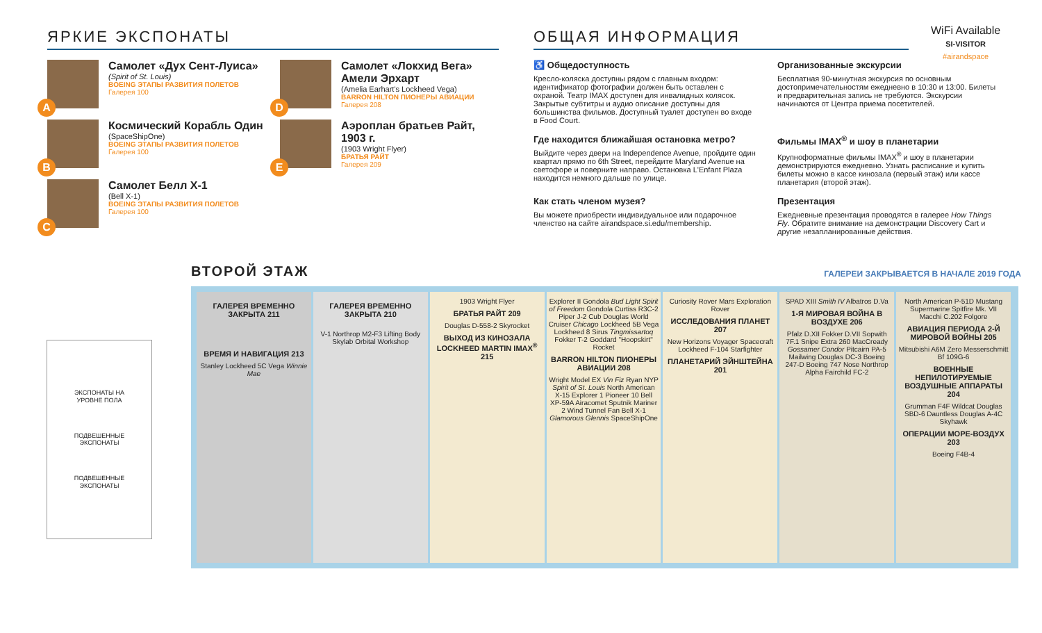WiFi Available
SI-VISITOR
#airandspace
ЯРКИЕ ЭКСПОНАТЫ
A
Самолет «Дух Сент-Луиса»
(Spirit of St. Louis)
BOEING ЭТАПЫ РАЗВИТИЯ ПОЛЕТОВ
Галерея 100
D
Самолет «Локхид Вега» Амели Эрхарт
(Amelia Earhart's Lockheed Vega)
BARRON HILTON ПИОНЕРЫ АВИАЦИИ
Галерея 208
B
Космический Корабль Один
(SpaceShipOne)
BOEING ЭТАПЫ РАЗВИТИЯ ПОЛЕТОВ
Галерея 100
E
Аэроплан братьев Райт, 1903 г.
(1903 Wright Flyer)
БРАТЬЯ РАЙТ
Галерея 209
C
Самолет Белл X-1
(Bell X-1)
BOEING ЭТАПЫ РАЗВИТИЯ ПОЛЕТОВ
Галерея 100
ОБЩАЯ ИНФОРМАЦИЯ
♿ Общедоступность
Кресло-коляска доступны рядом с главным входом: идентификатор фотографии должен быть оставлен с охраной. Театр IMAX доступен для инвалидных колясок. Закрытые субтитры и аудио описание доступны для большинства фильмов. Доступный туалет доступен во входе в Food Court.
Организованные экскурсии
Бесплатная 90-минутная экскурсия по основным достопримечательностям ежедневно в 10:30 и 13:00. Билеты и предварительная запись не требуются. Экскурсии начинаются от Центра приема посетителей.
Где находится ближайшая остановка метро?
Выйдите через двери на Independence Avenue, пройдите один квартал прямо по 6th Street, перейдите Maryland Avenue на светофоре и поверните направо. Остановка L'Enfant Plaza находится немного дальше по улице.
Фильмы IMAX<sup>®</sup> и шоу в планетарии
Крупноформатные фильмы IMAX<sup>®</sup> и шоу в планетарии демонстрируются ежедневно. Узнать расписание и купить билеты можно в кассе кинозала (первый этаж) или кассе планетария (второй этаж).
Как стать членом музея?
Вы можете приобрести индивидуальное или подарочное членство на сайте airandspace.si.edu/membership.
Презентация
Ежедневные презентация проводятся в галерее How Things Fly. Обратите внимание на демонстрации Discovery Cart и другие незапланированные действия.
ВТОРОЙ ЭТАЖ
ГАЛЕРЕИ ЗАКРЫВАЕТСЯ В НАЧАЛЕ 2019 ГОДА
ЭКСПОНАТЫ НА
УРОВНЕ ПОЛА
ПОДВЕШЕННЫЕ
ЭКСПОНАТЫ
ПОДВЕШЕННЫЕ
ЭКСПОНАТЫ
ГАЛЕРЕЯ ВРЕМЕННО ЗАКРЫТА 211
ВРЕМЯ И НАВИГАЦИЯ 213
Stanley Lockheed 5C Vega Winnie Mae
ГАЛЕРЕЯ ВРЕМЕННО ЗАКРЫТА 210
V-1 Northrop M2-F3 Lifting Body Skylab Orbital Workshop
1903 Wright Flyer
БРАТЬЯ РАЙТ 209
Douglas D-558-2 Skyrocket
ВЫХОД ИЗ КИНОЗАЛА LOCKHEED MARTIN IMAX<sup>®</sup> 215
Explorer II Gondola Bud Light Spirit of Freedom Gondola Curtiss R3C-2 Piper J-2 Cub Douglas World Cruiser Chicago Lockheed 5B Vega Lockheed 8 Sirus Tingmissartoq Fokker T-2 Goddard "Hoopskirt" Rocket
BARRON HILTON ПИОНЕРЫ АВИАЦИИ 208
Wright Model EX Vin Fiz Ryan NYP Spirit of St. Louis North American X-15 Explorer 1 Pioneer 10 Bell XP-59A Airacomet Sputnik Mariner 2 Wind Tunnel Fan Bell X-1 Glamorous Glennis SpaceShipOne
Curiosity Rover Mars Exploration Rover
ИССЛЕДОВАНИЯ ПЛАНЕТ 207
New Horizons Voyager Spacecraft Lockheed F-104 Starfighter
ПЛАНЕТАРИЙ ЭЙНШТЕЙНА 201
SPAD XIII Smith IV Albatros D.Va
1-Я МИРОВАЯ ВОЙНА В ВОЗДУХЕ 206
Pfalz D.XII Fokker D.VII Sopwith 7F.1 Snipe Extra 260 MacCready Gossamer Condor Pitcairn PA-5 Mailwing Douglas DC-3 Boeing 247-D Boeing 747 Nose Northrop Alpha Fairchild FC-2
North American P-51D Mustang Supermarine Spitfire Mk. VII Macchi C.202 Folgore
АВИАЦИЯ ПЕРИОДА 2-Й МИРОВОЙ ВОЙНЫ 205
Mitsubishi A6M Zero Messerschmitt Bf 109G-6
ВОЕННЫЕ НЕПИЛОТИРУЕМЫЕ ВОЗДУШНЫЕ АППАРАТЫ 204
Grumman F4F Wildcat Douglas SBD-6 Dauntless Douglas A-4C Skyhawk
ОПЕРАЦИИ МОРЕ-ВОЗДУХ 203
Boeing F4B-4